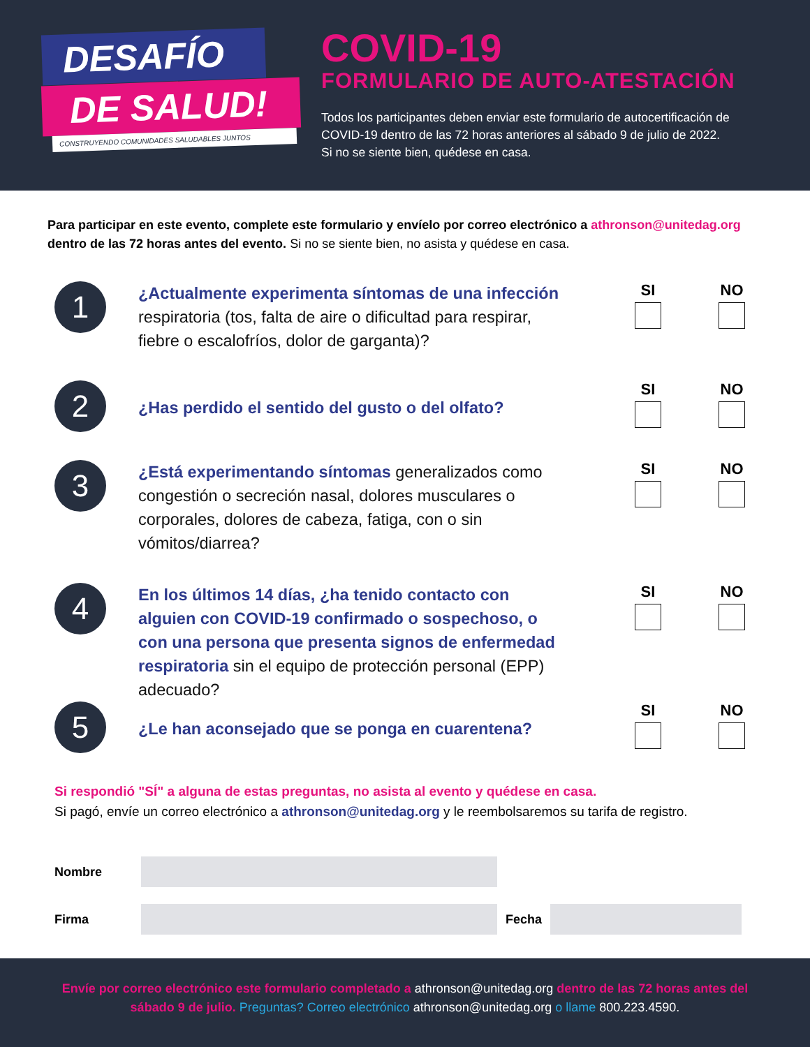DESAFÍO
DE SALUD!
CONSTRUYENDO COMUNIDADES SALUDABLES JUNTOS
COVID-19
FORMULARIO DE AUTO-ATESTACIÓN
Todos los participantes deben enviar este formulario de autocertificación de COVID-19 dentro de las 72 horas anteriores al sábado 9 de julio de 2022. Si no se siente bien, quédese en casa.
Para participar en este evento, complete este formulario y envíelo por correo electrónico a athronson@unitedag.org dentro de las 72 horas antes del evento. Si no se siente bien, no asista y quédese en casa.
1
¿Actualmente experimenta síntomas de una infección respiratoria (tos, falta de aire o dificultad para respirar, fiebre o escalofríos, dolor de garganta)?
SI NO
2
¿Has perdido el sentido del gusto o del olfato?
SI NO
3
¿Está experimentando síntomas generalizados como congestión o secreción nasal, dolores musculares o corporales, dolores de cabeza, fatiga, con o sin vómitos/diarrea?
SI NO
4
En los últimos 14 días, ¿ha tenido contacto con alguien con COVID-19 confirmado o sospechoso, o con una persona que presenta signos de enfermedad respiratoria sin el equipo de protección personal (EPP) adecuado?
SI NO
5
¿Le han aconsejado que se ponga en cuarentena?
SI NO
Si respondió "SÍ" a alguna de estas preguntas, no asista al evento y quédese en casa.
Si pagó, envíe un correo electrónico a athronson@unitedag.org y le reembolsaremos su tarifa de registro.
Nombre
Firma Fecha
Envíe por correo electrónico este formulario completado a athronson@unitedag.org dentro de las 72 horas antes del
sábado 9 de julio. Preguntas? Correo electrónico athronson@unitedag.org o llame 800.223.4590.